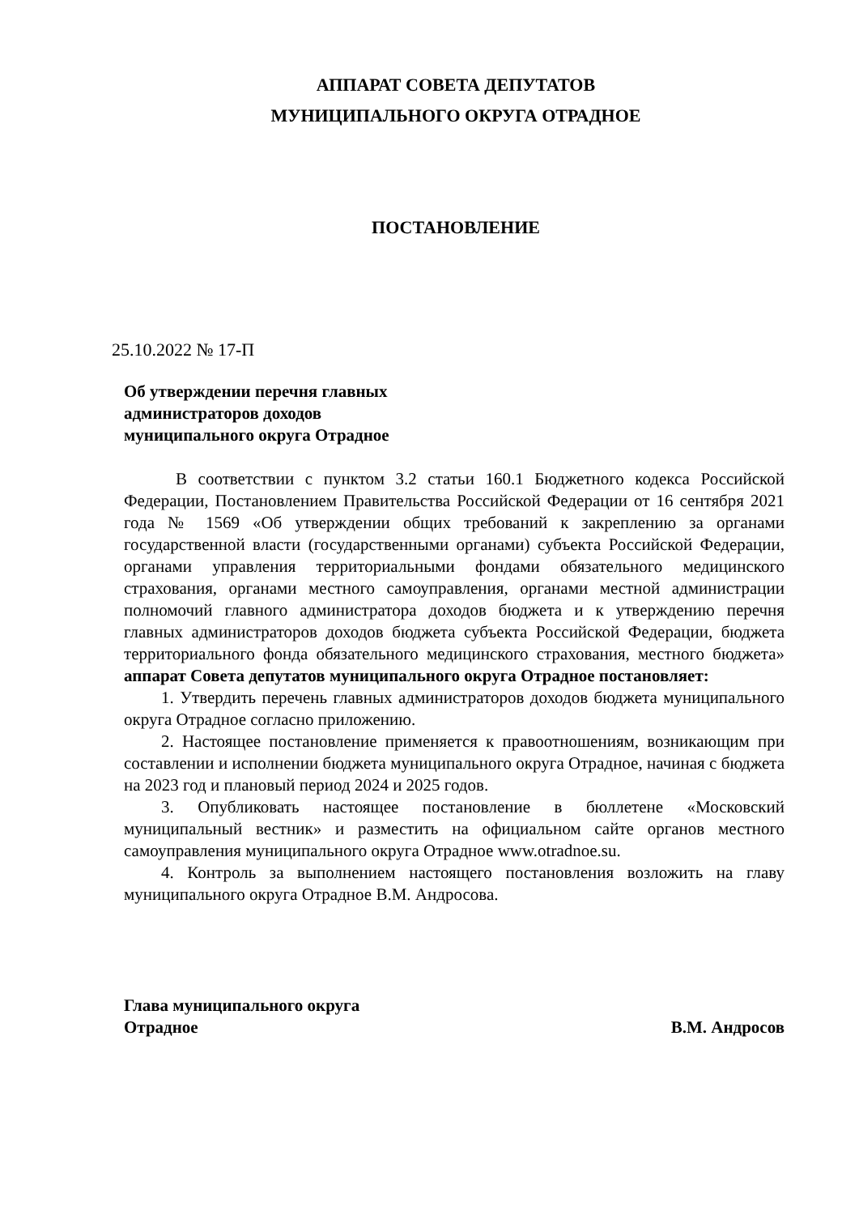АППАРАТ СОВЕТА ДЕПУТАТОВ
МУНИЦИПАЛЬНОГО ОКРУГА ОТРАДНОЕ
ПОСТАНОВЛЕНИЕ
25.10.2022 № 17-П
Об утверждении перечня главных
администраторов доходов
муниципального округа Отрадное
В соответствии с пунктом 3.2 статьи 160.1 Бюджетного кодекса Российской Федерации, Постановлением Правительства Российской Федерации от 16 сентября 2021 года № 1569 «Об утверждении общих требований к закреплению за органами государственной власти (государственными органами) субъекта Российской Федерации, органами управления территориальными фондами обязательного медицинского страхования, органами местного самоуправления, органами местной администрации полномочий главного администратора доходов бюджета и к утверждению перечня главных администраторов доходов бюджета субъекта Российской Федерации, бюджета территориального фонда обязательного медицинского страхования, местного бюджета» аппарат Совета депутатов муниципального округа Отрадное постановляет:
1. Утвердить перечень главных администраторов доходов бюджета муниципального округа Отрадное согласно приложению.
2. Настоящее постановление применяется к правоотношениям, возникающим при составлении и исполнении бюджета муниципального округа Отрадное, начиная с бюджета на 2023 год и плановый период 2024 и 2025 годов.
3. Опубликовать настоящее постановление в бюллетене «Московский муниципальный вестник» и разместить на официальном сайте органов местного самоуправления муниципального округа Отрадное www.otradnoe.su.
4. Контроль за выполнением настоящего постановления возложить на главу муниципального округа Отрадное В.М. Андросова.
Глава муниципального округа
Отрадное
В.М. Андросов